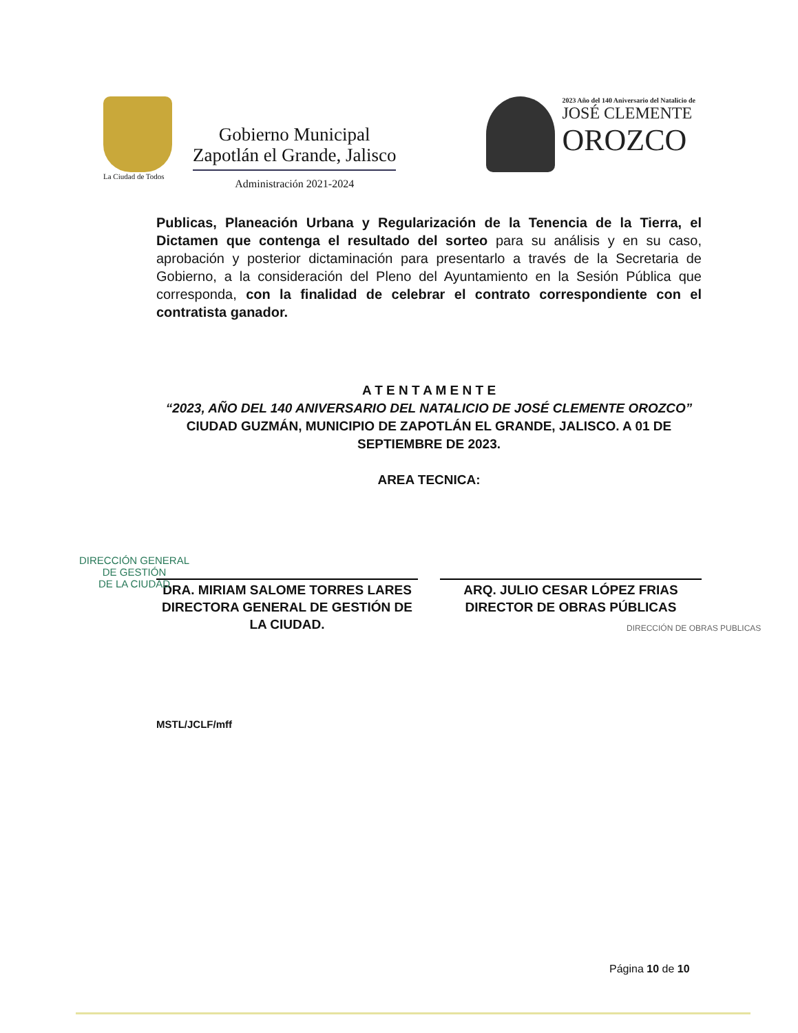La Ciudad de Todos
Gobierno Municipal
Zapotlán el Grande, Jalisco
Administración 2021-2024
2023 Año del 140 Aniversario del Natalicio de
JOSÉ CLEMENTE
OROZCO
Publicas, Planeación Urbana y Regularización de la Tenencia de la Tierra, el Dictamen que contenga el resultado del sorteo para su análisis y en su caso, aprobación y posterior dictaminación para presentarlo a través de la Secretaria de Gobierno, a la consideración del Pleno del Ayuntamiento en la Sesión Pública que corresponda, con la finalidad de celebrar el contrato correspondiente con el contratista ganador.
A T E N T A M E N T E
“2023, AÑO DEL 140 ANIVERSARIO DEL NATALICIO DE JOSÉ CLEMENTE OROZCO”
CIUDAD GUZMÁN, MUNICIPIO DE ZAPOTLÁN EL GRANDE, JALISCO. A 01 DE SEPTIEMBRE DE 2023.
AREA TECNICA:
DRA. MIRIAM SALOME TORRES LARES
DIRECTORA GENERAL DE GESTIÓN DE LA CIUDAD.
ARQ. JULIO CESAR LÓPEZ FRIAS
DIRECTOR DE OBRAS PÚBLICAS
MSTL/JCLF/mff
DIRECCIÓN GENERAL
DE GESTIÓN
DE LA CIUDAD
DIRECCIÓN DE OBRAS PUBLICAS
Página 10 de 10